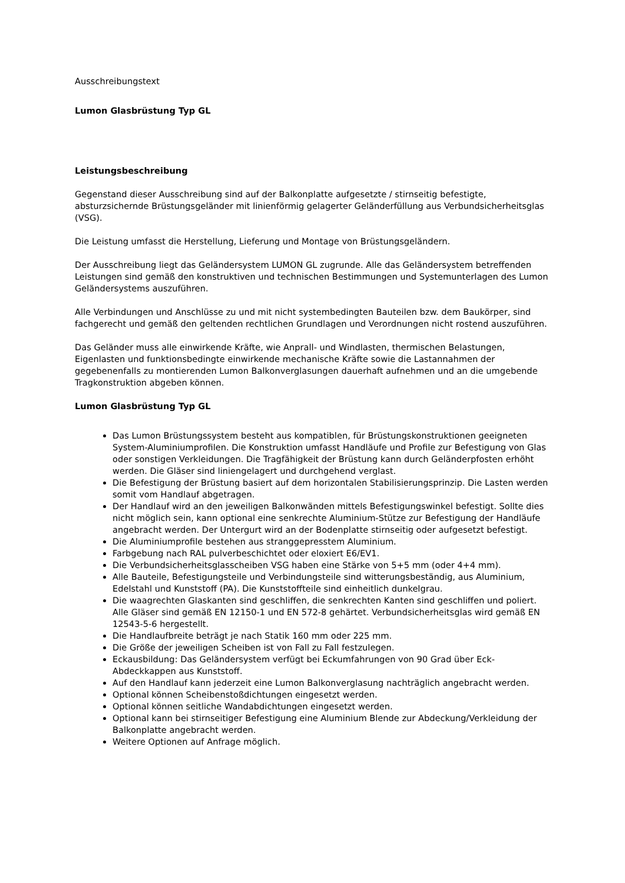Ausschreibungstext
Lumon Glasbrüstung Typ GL
Leistungsbeschreibung
Gegenstand dieser Ausschreibung sind auf der Balkonplatte aufgesetzte / stirnseitig befestigte, absturzsichernde Brüstungsgeländer mit linienförmig gelagerter Geländerfüllung aus Verbundsicherheitsglas (VSG).
Die Leistung umfasst die Herstellung, Lieferung und Montage von Brüstungsgeländern.
Der Ausschreibung liegt das Geländersystem LUMON GL zugrunde. Alle das Geländersystem betreffenden Leistungen sind gemäß den konstruktiven und technischen Bestimmungen und Systemunterlagen des Lumon Geländersystems auszuführen.
Alle Verbindungen und Anschlüsse zu und mit nicht systembedingten Bauteilen bzw. dem Baukörper, sind fachgerecht und gemäß den geltenden rechtlichen Grundlagen und Verordnungen nicht rostend auszuführen.
Das Geländer muss alle einwirkende Kräfte, wie Anprall- und Windlasten, thermischen Belastungen, Eigenlasten und funktionsbedingte einwirkende mechanische Kräfte sowie die Lastannahmen der gegebenenfalls zu montierenden Lumon Balkonverglasungen dauerhaft aufnehmen und an die umgebende Tragkonstruktion abgeben können.
Lumon Glasbrüstung Typ GL
Das Lumon Brüstungssystem besteht aus kompatiblen, für Brüstungskonstruktionen geeigneten System-Aluminiumprofilen. Die Konstruktion umfasst Handläufe und Profile zur Befestigung von Glas oder sonstigen Verkleidungen. Die Tragfähigkeit der Brüstung kann durch Geländerpfosten erhöht werden. Die Gläser sind liniengelagert und durchgehend verglast.
Die Befestigung der Brüstung basiert auf dem horizontalen Stabilisierungsprinzip. Die Lasten werden somit vom Handlauf abgetragen.
Der Handlauf wird an den jeweiligen Balkonwänden mittels Befestigungswinkel befestigt. Sollte dies nicht möglich sein, kann optional eine senkrechte Aluminium-Stütze zur Befestigung der Handläufe angebracht werden. Der Untergurt wird an der Bodenplatte stirnseitig oder aufgesetzt befestigt.
Die Aluminiumprofile bestehen aus stranggepresstem Aluminium.
Farbgebung nach RAL pulverbeschichtet oder eloxiert E6/EV1.
Die Verbundsicherheitsglasscheiben VSG haben eine Stärke von 5+5 mm (oder 4+4 mm).
Alle Bauteile, Befestigungsteile und Verbindungsteile sind witterungsbeständig, aus Aluminium, Edelstahl und Kunststoff (PA). Die Kunststoffteile sind einheitlich dunkelgrau.
Die waagrechten Glaskanten sind geschliffen, die senkrechten Kanten sind geschliffen und poliert. Alle Gläser sind gemäß EN 12150-1 und EN 572-8 gehärtet. Verbundsicherheitsglas wird gemäß EN 12543-5-6 hergestellt.
Die Handlaufbreite beträgt je nach Statik 160 mm oder 225 mm.
Die Größe der jeweiligen Scheiben ist von Fall zu Fall festzulegen.
Eckausbildung: Das Geländersystem verfügt bei Eckumfahrungen von 90 Grad über Eck-Abdeckkappen aus Kunststoff.
Auf den Handlauf kann jederzeit eine Lumon Balkonverglasung nachträglich angebracht werden.
Optional können Scheibenstoßdichtungen eingesetzt werden.
Optional können seitliche Wandabdichtungen eingesetzt werden.
Optional kann bei stirnseitiger Befestigung eine Aluminium Blende zur Abdeckung/Verkleidung der Balkonplatte angebracht werden.
Weitere Optionen auf Anfrage möglich.